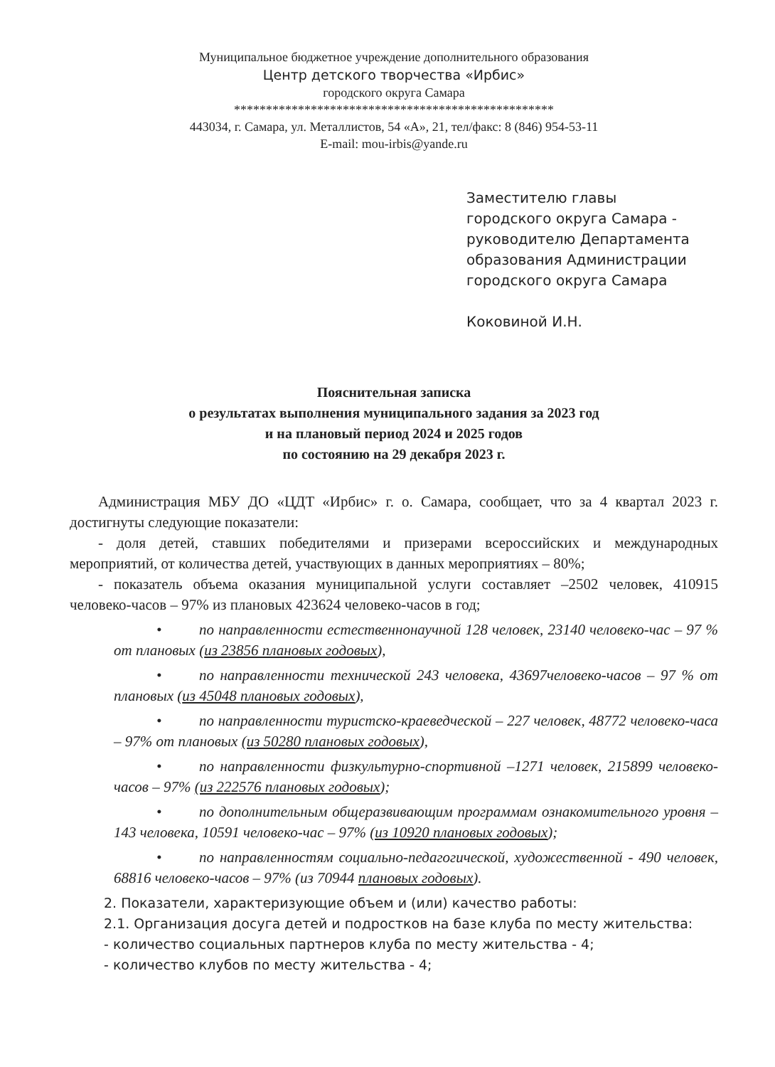Муниципальное бюджетное учреждение дополнительного образования
Центр детского творчества «Ирбис»
городского округа Самара
**************************************************
443034, г. Самара, ул. Металлистов, 54 «А», 21, тел/факс: 8 (846) 954-53-11
E-mail: mou-irbis@yande.ru
Заместителю главы
городского округа Самара -
руководителю Департамента
образования Администрации
городского округа Самара
Коковиной И.Н.
Пояснительная записка
о результатах выполнения муниципального задания за 2023 год
и на плановый период 2024 и 2025 годов
по состоянию на 29 декабря 2023 г.
Администрация МБУ ДО «ЦДТ «Ирбис» г. о. Самара, сообщает, что за 4 квартал 2023 г. достигнуты следующие показатели:
- доля детей, ставших победителями и призерами всероссийских и международных мероприятий, от количества детей, участвующих в данных мероприятиях – 80%;
- показатель объема оказания муниципальной услуги составляет –2502 человек, 410915 человеко-часов – 97% из плановых 423624 человеко-часов в год;
• по направленности естественнонаучной 128 человек, 23140 человеко-час – 97 % от плановых (из 23856 плановых годовых),
• по направленности технической 243 человека, 43697человеко-часов – 97 % от плановых (из 45048 плановых годовых),
• по направленности туристско-краеведческой – 227 человек, 48772 человеко-часа – 97% от плановых (из 50280 плановых годовых),
• по направленности физкультурно-спортивной –1271 человек, 215899 человеко-часов – 97% (из 222576 плановых годовых);
• по дополнительным общеразвивающим программам ознакомительного уровня –143 человека, 10591 человеко-час – 97% (из 10920 плановых годовых);
• по направленностям социально-педагогической, художественной - 490 человек, 68816 человеко-часов – 97% (из 70944 плановых годовых).
2. Показатели, характеризующие объем и (или) качество работы:
2.1. Организация досуга детей и подростков на базе клуба по месту жительства:
- количество социальных партнеров клуба по месту жительства - 4;
- количество клубов по месту жительства - 4;